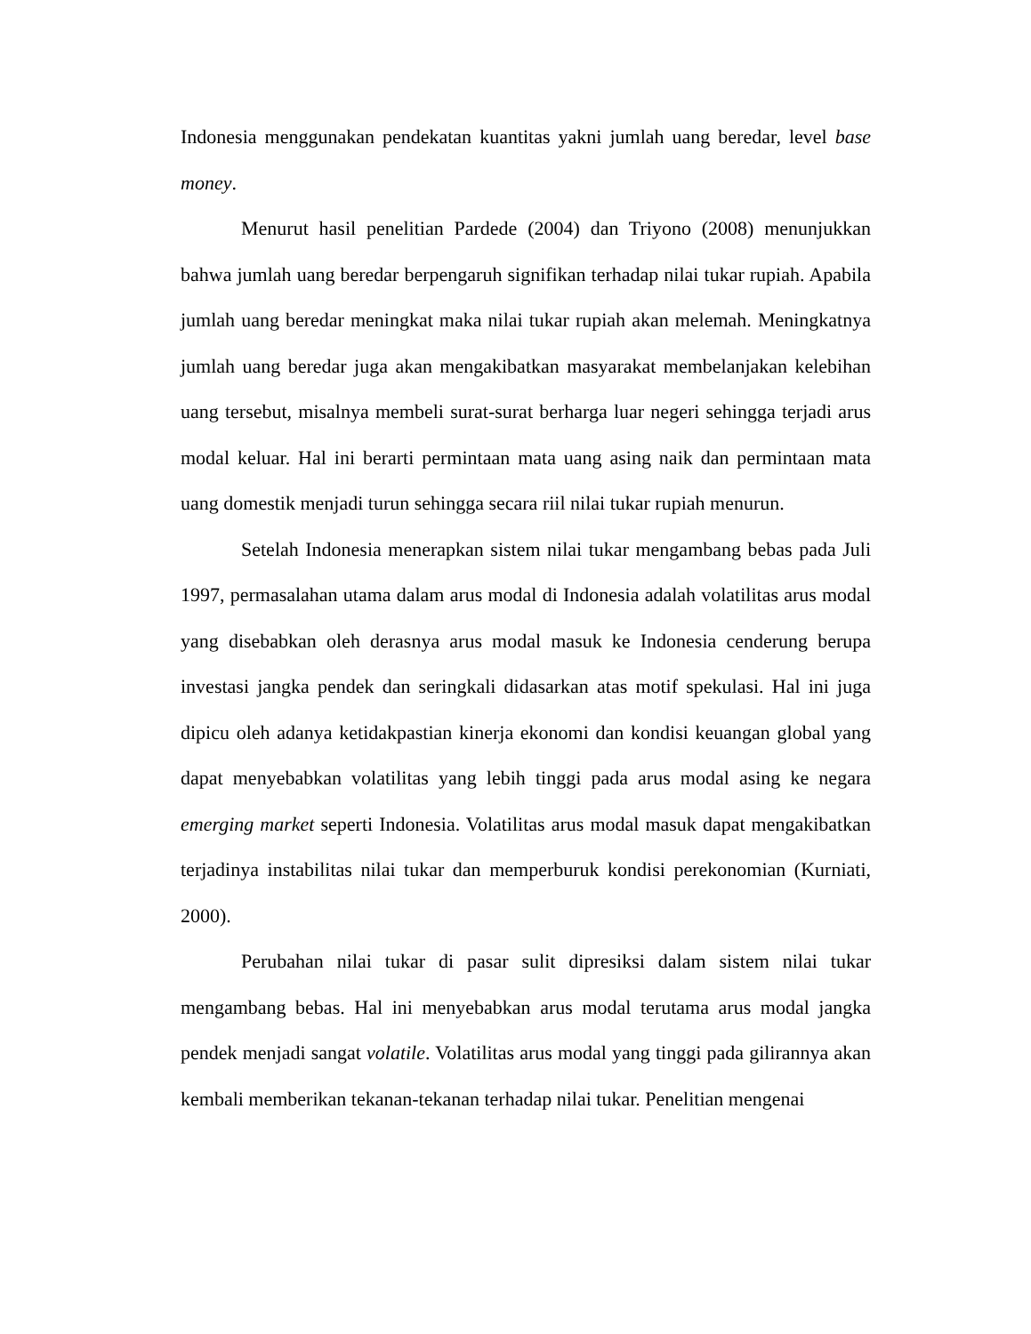Indonesia menggunakan pendekatan kuantitas yakni jumlah uang beredar, level base money.
Menurut hasil penelitian Pardede (2004) dan Triyono (2008) menunjukkan bahwa jumlah uang beredar berpengaruh signifikan terhadap nilai tukar rupiah. Apabila jumlah uang beredar meningkat maka nilai tukar rupiah akan melemah. Meningkatnya jumlah uang beredar juga akan mengakibatkan masyarakat membelanjakan kelebihan uang tersebut, misalnya membeli surat-surat berharga luar negeri sehingga terjadi arus modal keluar. Hal ini berarti permintaan mata uang asing naik dan permintaan mata uang domestik menjadi turun sehingga secara riil nilai tukar rupiah menurun.
Setelah Indonesia menerapkan sistem nilai tukar mengambang bebas pada Juli 1997, permasalahan utama dalam arus modal di Indonesia adalah volatilitas arus modal yang disebabkan oleh derasnya arus modal masuk ke Indonesia cenderung berupa investasi jangka pendek dan seringkali didasarkan atas motif spekulasi. Hal ini juga dipicu oleh adanya ketidakpastian kinerja ekonomi dan kondisi keuangan global yang dapat menyebabkan volatilitas yang lebih tinggi pada arus modal asing ke negara emerging market seperti Indonesia. Volatilitas arus modal masuk dapat mengakibatkan terjadinya instabilitas nilai tukar dan memperburuk kondisi perekonomian (Kurniati, 2000).
Perubahan nilai tukar di pasar sulit dipresiksi dalam sistem nilai tukar mengambang bebas. Hal ini menyebabkan arus modal terutama arus modal jangka pendek menjadi sangat volatile. Volatilitas arus modal yang tinggi pada gilirannya akan kembali memberikan tekanan-tekanan terhadap nilai tukar. Penelitian mengenai